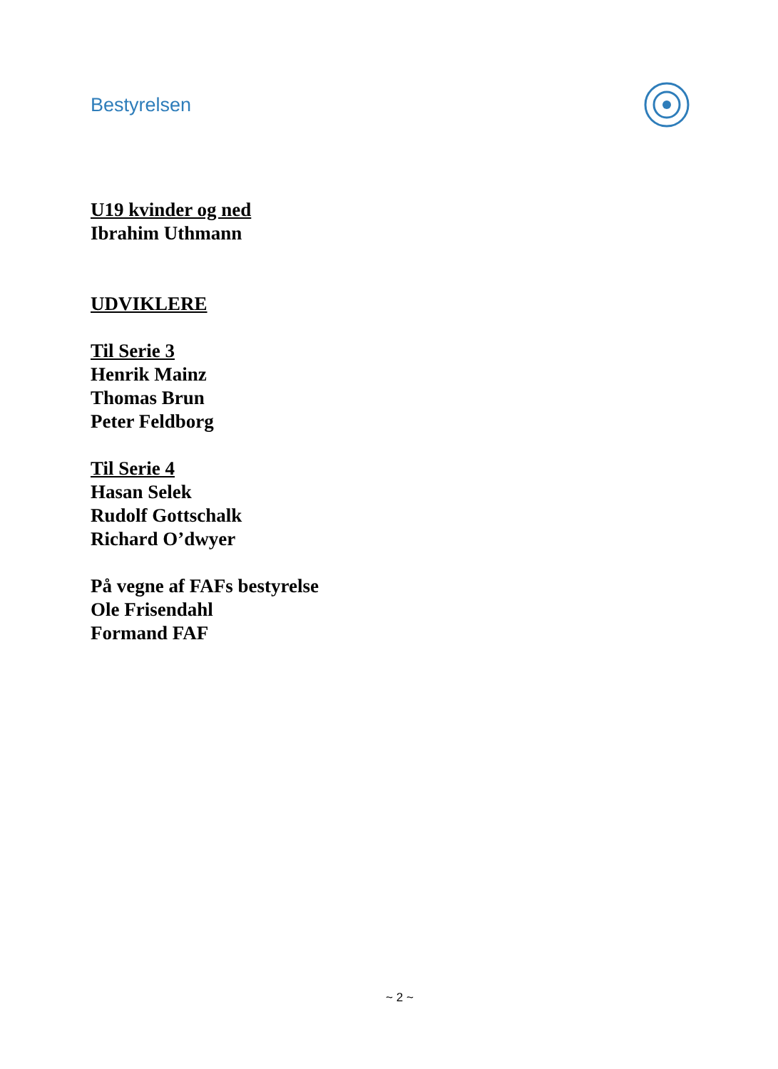Bestyrelsen
U19 kvinder og ned
Ibrahim Uthmann
UDVIKLERE
Til Serie 3
Henrik Mainz
Thomas Brun
Peter Feldborg
Til Serie 4
Hasan Selek
Rudolf Gottschalk
Richard O’dwyer
På vegne af FAFs bestyrelse
Ole Frisendahl
Formand FAF
~ 2 ~